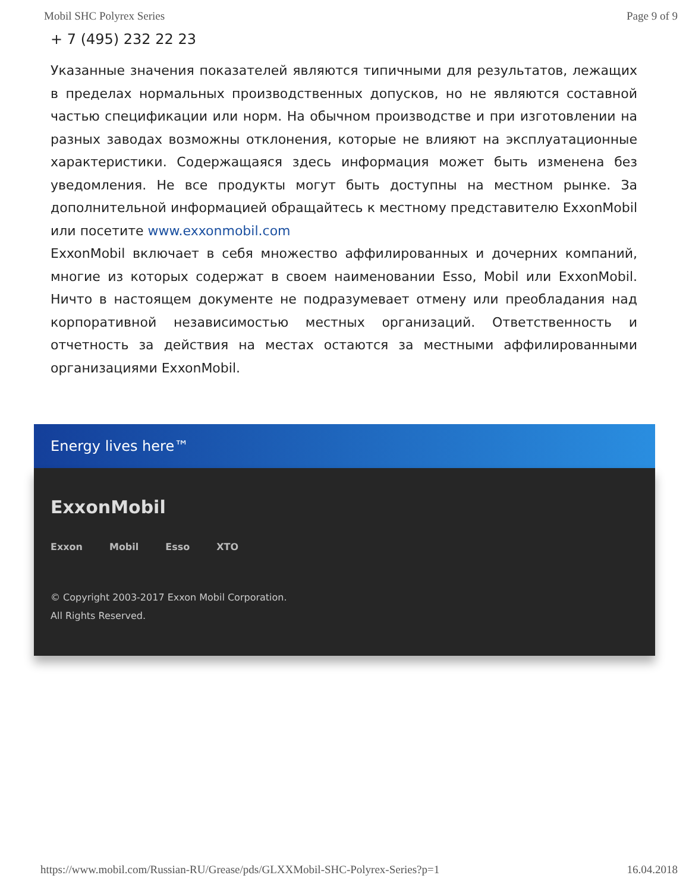Mobil SHC Polyrex Series Page 9 of 9
+ 7 (495) 232 22 23
Указанные значения показателей являются типичными для результатов, лежащих в пределах нормальных производственных допусков, но не являются составной частью спецификации или норм. На обычном производстве и при изготовлении на разных заводах возможны отклонения, которые не влияют на эксплуатационные характеристики. Содержащаяся здесь информация может быть изменена без уведомления. Не все продукты могут быть доступны на местном рынке. За дополнительной информацией обращайтесь к местному представителю ExxonMobil или посетите www.exxonmobil.com
ExxonMobil включает в себя множество аффилированных и дочерних компаний, многие из которых содержат в своем наименовании Esso, Mobil или ExxonMobil. Ничто в настоящем документе не подразумевает отмену или преобладания над корпоративной независимостью местных организаций. Ответственность и отчетность за действия на местах остаются за местными аффилированными организациями ExxonMobil.
Energy lives here™
ExxonMobil
Exxon Mobil Esso XTO
© Copyright 2003-2017 Exxon Mobil Corporation. All Rights Reserved.
https://www.mobil.com/Russian-RU/Grease/pds/GLXXMobil-SHC-Polyrex-Series?p=1 16.04.2018